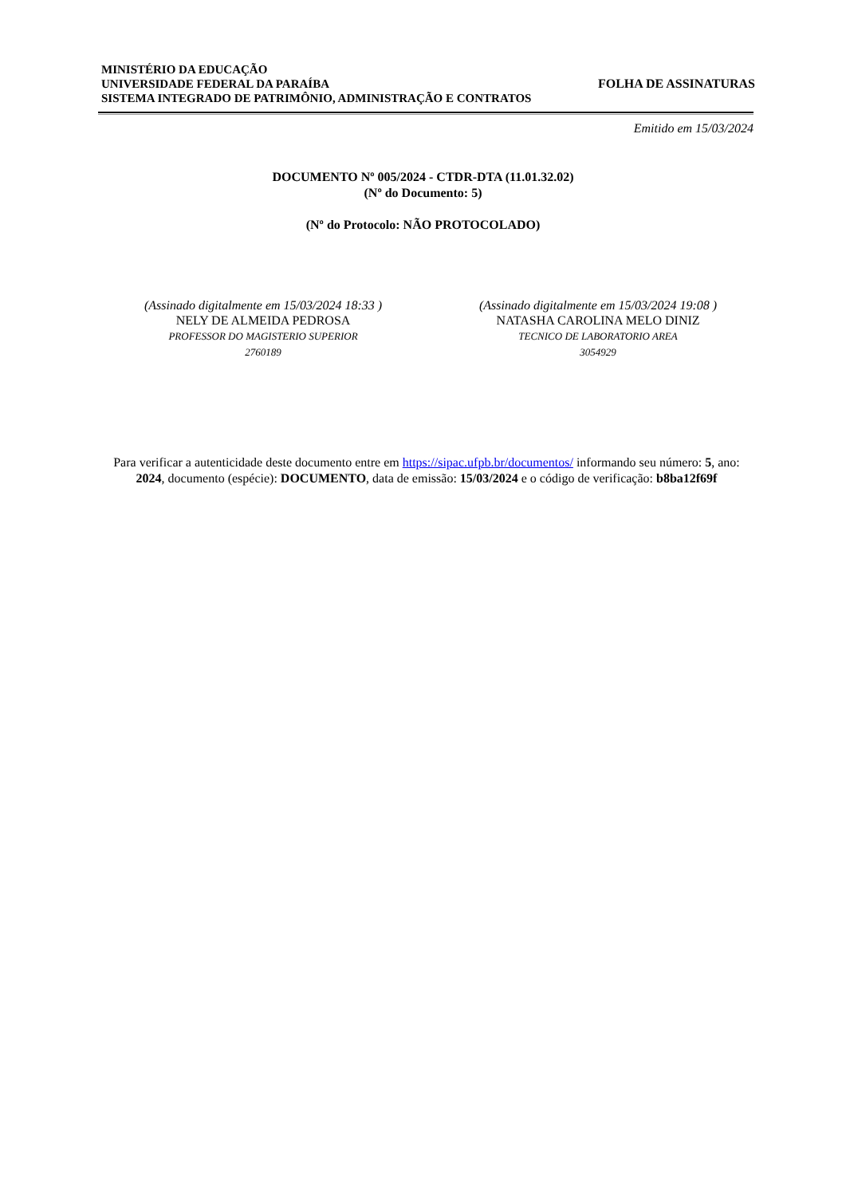MINISTÉRIO DA EDUCAÇÃO
UNIVERSIDADE FEDERAL DA PARAÍBA
SISTEMA INTEGRADO DE PATRIMÔNIO, ADMINISTRAÇÃO E CONTRATOS
FOLHA DE ASSINATURAS
Emitido em 15/03/2024
DOCUMENTO Nº 005/2024 - CTDR-DTA (11.01.32.02)
(Nº do Documento: 5)
(Nº do Protocolo: NÃO PROTOCOLADO)
(Assinado digitalmente em 15/03/2024 18:33 )
NELY DE ALMEIDA PEDROSA
PROFESSOR DO MAGISTERIO SUPERIOR
2760189
(Assinado digitalmente em 15/03/2024 19:08 )
NATASHA CAROLINA MELO DINIZ
TECNICO DE LABORATORIO AREA
3054929
Para verificar a autenticidade deste documento entre em https://sipac.ufpb.br/documentos/ informando seu número: 5, ano: 2024, documento (espécie): DOCUMENTO, data de emissão: 15/03/2024 e o código de verificação: b8ba12f69f